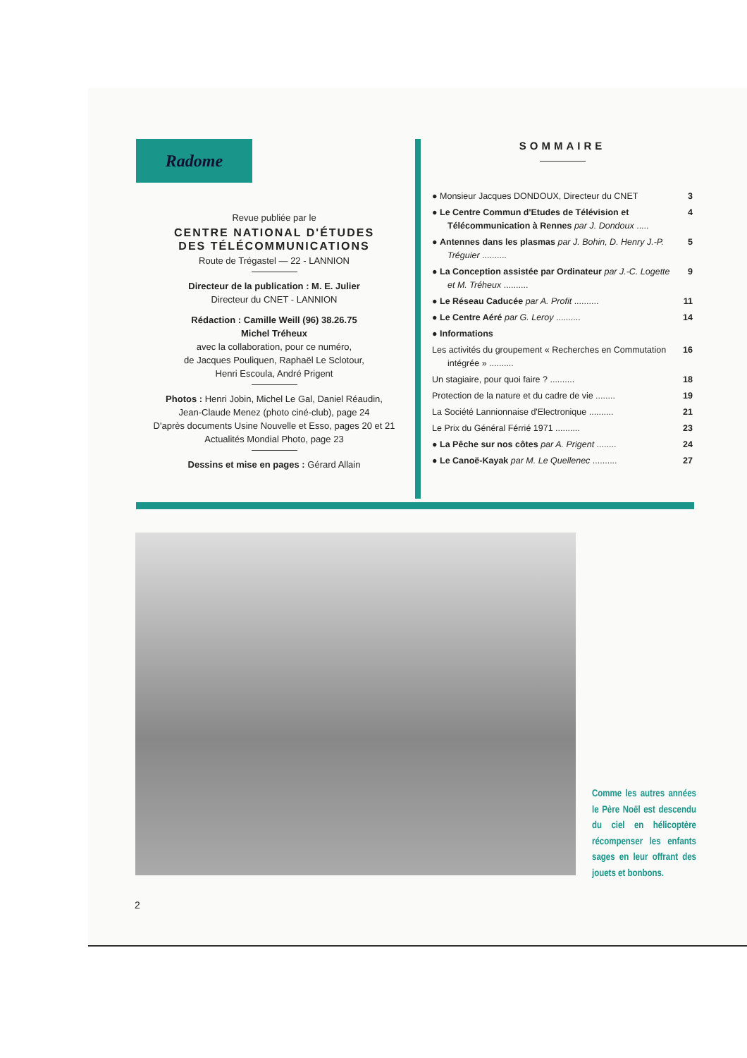Radome
Revue publiée par le
CENTRE NATIONAL D'ÉTUDES
DES TÉLÉCOMMUNICATIONS
Route de Trégastel — 22 - LANNION
Directeur de la publication : M. E. Julier
Directeur du CNET - LANNION
Rédaction : Camille Weill (96) 38.26.75
Michel Tréheux
avec la collaboration, pour ce numéro,
de Jacques Pouliquen, Raphaël Le Sclotour,
Henri Escoula, André Prigent
Photos : Henri Jobin, Michel Le Gal, Daniel Réaudin,
Jean-Claude Menez (photo ciné-club), page 24
D'après documents Usine Nouvelle et Esso, pages 20 et 21
Actualités Mondial Photo, page 23
Dessins et mise en pages : Gérard Allain
SOMMAIRE
● Monsieur Jacques DONDOUX, Directeur du CNET
3
● Le Centre Commun d'Etudes de Télévision et Télécommunication à Rennes par J. Dondoux .....
4
● Antennes dans les plasmas par J. Bohin, D. Henry J.-P. Tréguier ..........
5
● La Conception assistée par Ordinateur par J.-C. Logette et M. Tréheux ..........
9
● Le Réseau Caducée par A. Profit ..........
11
● Le Centre Aéré par G. Leroy ..........
14
● Informations
Les activités du groupement « Recherches en Commutation intégrée » ..........
16
Un stagiaire, pour quoi faire ? ..........
18
Protection de la nature et du cadre de vie ........
19
La Société Lannionnaise d'Electronique ..........
21
Le Prix du Général Férrié 1971 ..........
23
● La Pêche sur nos côtes par A. Prigent ........
24
● Le Canoë-Kayak par M. Le Quellenec ..........
27
Comme les autres années le Père Noël est descendu du ciel en hélicoptère récompenser les enfants sages en leur offrant des jouets et bonbons.
2